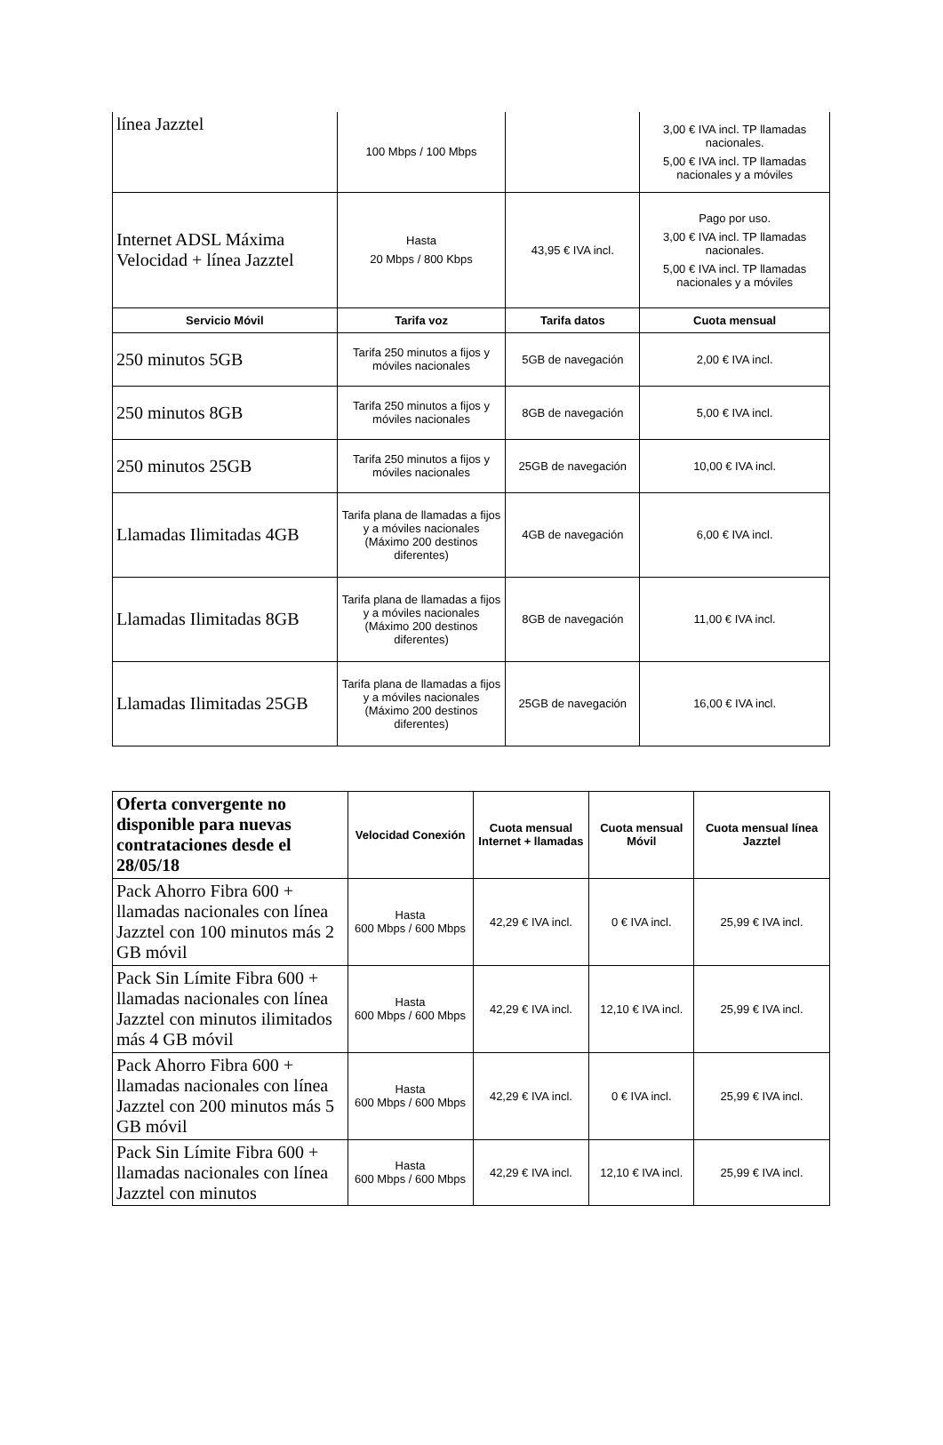| línea Jazztel | 100 Mbps / 100 Mbps | | 3,00 € IVA incl. TP llamadas nacionales. 5,00 € IVA incl. TP llamadas nacionales y a móviles |
| Internet ADSL Máxima Velocidad + línea Jazztel | Hasta 20 Mbps / 800 Kbps | 43,95 € IVA incl. | Pago por uso. 3,00 € IVA incl. TP llamadas nacionales. 5,00 € IVA incl. TP llamadas nacionales y a móviles |
| Servicio Móvil | Tarifa voz | Tarifa datos | Cuota mensual |
| 250 minutos 5GB | Tarifa 250 minutos a fijos y móviles nacionales | 5GB de navegación | 2,00 € IVA incl. |
| 250 minutos 8GB | Tarifa 250 minutos a fijos y móviles nacionales | 8GB de navegación | 5,00 € IVA incl. |
| 250 minutos 25GB | Tarifa 250 minutos a fijos y móviles nacionales | 25GB de navegación | 10,00 € IVA incl. |
| Llamadas Ilimitadas 4GB | Tarifa plana de llamadas a fijos y a móviles nacionales (Máximo 200 destinos diferentes) | 4GB de navegación | 6,00 € IVA incl. |
| Llamadas Ilimitadas 8GB | Tarifa plana de llamadas a fijos y a móviles nacionales (Máximo 200 destinos diferentes) | 8GB de navegación | 11,00 € IVA incl. |
| Llamadas Ilimitadas 25GB | Tarifa plana de llamadas a fijos y a móviles nacionales (Máximo 200 destinos diferentes) | 25GB de navegación | 16,00 € IVA incl. |
| Oferta convergente no disponible para nuevas contrataciones desde el 28/05/18 | Velocidad Conexión | Cuota mensual Internet + llamadas | Cuota mensual Móvil | Cuota mensual línea Jazztel |
| --- | --- | --- | --- | --- |
| Pack Ahorro Fibra 600 + llamadas nacionales con línea Jazztel con 100 minutos más 2 GB móvil | Hasta 600 Mbps / 600 Mbps | 42,29 € IVA incl. | 0 € IVA incl. | 25,99 € IVA incl. |
| Pack Sin Límite Fibra 600 + llamadas nacionales con línea Jazztel con minutos ilimitados más 4 GB móvil | Hasta 600 Mbps / 600 Mbps | 42,29 € IVA incl. | 12,10 € IVA incl. | 25,99 € IVA incl. |
| Pack Ahorro Fibra 600 + llamadas nacionales con línea Jazztel con 200 minutos más 5 GB móvil | Hasta 600 Mbps / 600 Mbps | 42,29 € IVA incl. | 0 € IVA incl. | 25,99 € IVA incl. |
| Pack Sin Límite Fibra 600 + llamadas nacionales con línea Jazztel con minutos | Hasta 600 Mbps / 600 Mbps | 42,29 € IVA incl. | 12,10 € IVA incl. | 25,99 € IVA incl. |